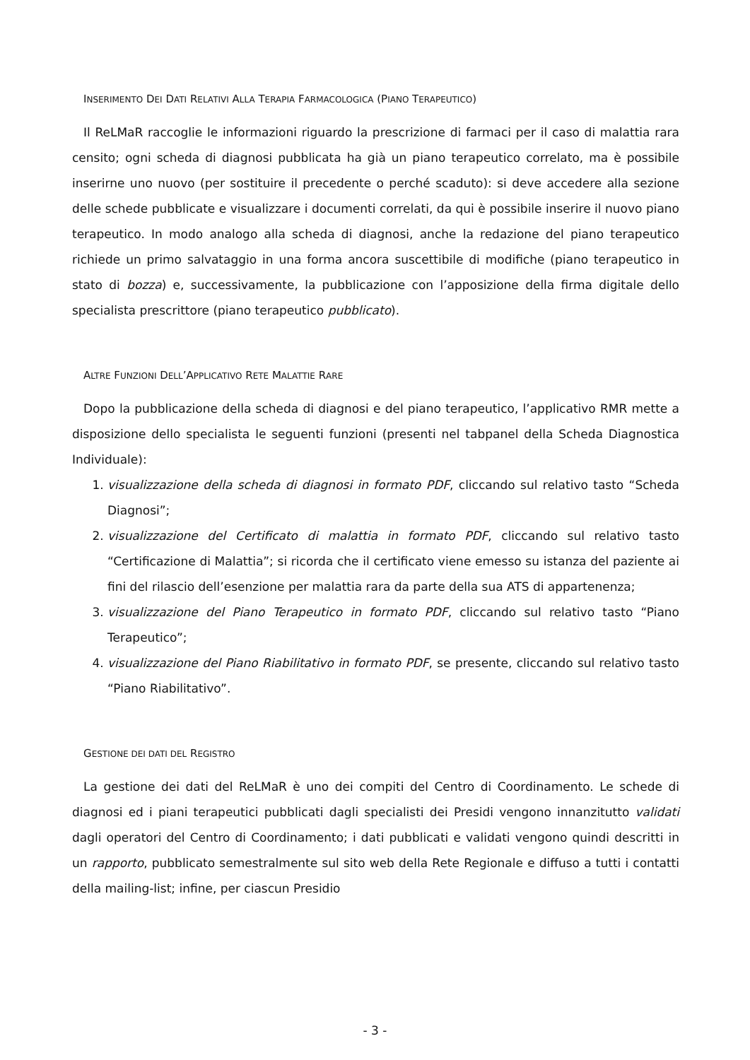INSERIMENTO DEI DATI RELATIVI ALLA TERAPIA FARMACOLOGICA (PIANO TERAPEUTICO)
Il ReLMaR raccoglie le informazioni riguardo la prescrizione di farmaci per il caso di malattia rara censito; ogni scheda di diagnosi pubblicata ha già un piano terapeutico correlato, ma è possibile inserirne uno nuovo (per sostituire il precedente o perché scaduto): si deve accedere alla sezione delle schede pubblicate e visualizzare i documenti correlati, da qui è possibile inserire il nuovo piano terapeutico. In modo analogo alla scheda di diagnosi, anche la redazione del piano terapeutico richiede un primo salvataggio in una forma ancora suscettibile di modifiche (piano terapeutico in stato di bozza) e, successivamente, la pubblicazione con l’apposizione della firma digitale dello specialista prescrittore (piano terapeutico pubblicato).
ALTRE FUNZIONI DELL’APPLICATIVO RETE MALATTIE RARE
Dopo la pubblicazione della scheda di diagnosi e del piano terapeutico, l’applicativo RMR mette a disposizione dello specialista le seguenti funzioni (presenti nel tabpanel della Scheda Diagnostica Individuale):
1. visualizzazione della scheda di diagnosi in formato PDF, cliccando sul relativo tasto “Scheda Diagnosi”;
2. visualizzazione del Certificato di malattia in formato PDF, cliccando sul relativo tasto “Certificazione di Malattia”; si ricorda che il certificato viene emesso su istanza del paziente ai fini del rilascio dell’esenzione per malattia rara da parte della sua ATS di appartenenza;
3. visualizzazione del Piano Terapeutico in formato PDF, cliccando sul relativo tasto “Piano Terapeutico”;
4. visualizzazione del Piano Riabilitativo in formato PDF, se presente, cliccando sul relativo tasto “Piano Riabilitativo”.
GESTIONE DEI DATI DEL REGISTRO
La gestione dei dati del ReLMaR è uno dei compiti del Centro di Coordinamento. Le schede di diagnosi ed i piani terapeutici pubblicati dagli specialisti dei Presidi vengono innanzitutto validati dagli operatori del Centro di Coordinamento; i dati pubblicati e validati vengono quindi descritti in un rapporto, pubblicato semestralmente sul sito web della Rete Regionale e diffuso a tutti i contatti della mailing-list; infine, per ciascun Presidio
- 3 -